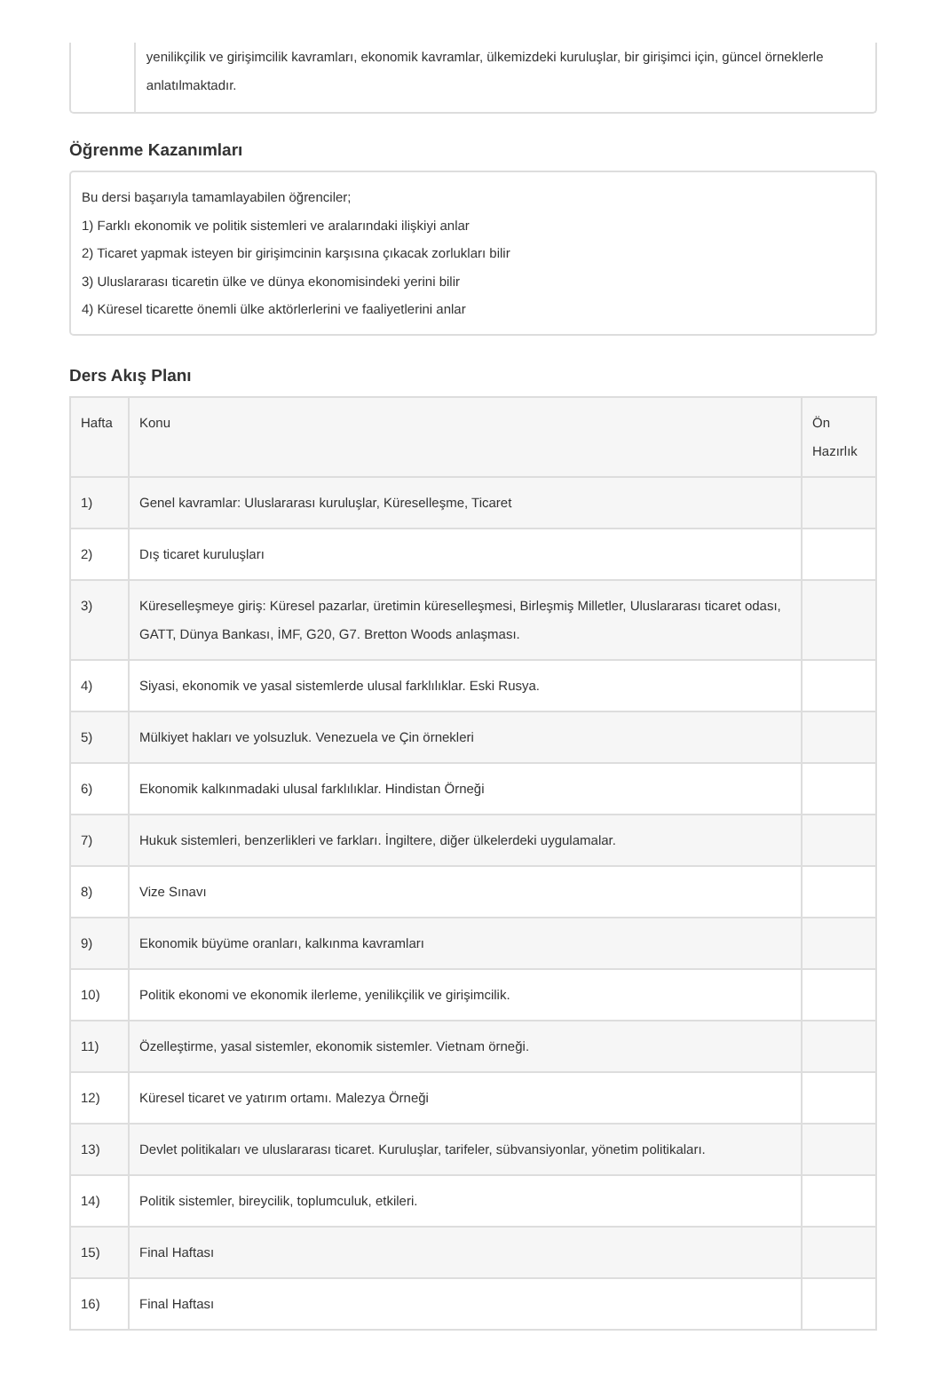yenilikçilik ve girişimcilik kavramları, ekonomik kavramlar, ülkemizdeki kuruluşlar, bir girişimci için, güncel örneklerle anlatılmaktadır.
Öğrenme Kazanımları
Bu dersi başarıyla tamamlayabilen öğrenciler;
1) Farklı ekonomik ve politik sistemleri ve aralarındaki ilişkiyi anlar
2) Ticaret yapmak isteyen bir girişimcinin karşısına çıkacak zorlukları bilir
3) Uluslararası ticaretin ülke ve dünya ekonomisindeki yerini bilir
4) Küresel ticarette önemli ülke aktörlerlerini ve faaliyetlerini anlar
Ders Akış Planı
| Hafta | Konu | Ön Hazırlık |
| --- | --- | --- |
| 1) | Genel kavramlar: Uluslararası kuruluşlar, Küreselleşme, Ticaret | |
| 2) | Dış ticaret kuruluşları | |
| 3) | Küreselleşmeye giriş: Küresel pazarlar, üretimin küreselleşmesi, Birleşmiş Milletler, Uluslararası ticaret odası, GATT, Dünya Bankası, İMF, G20, G7. Bretton Woods anlaşması. | |
| 4) | Siyasi, ekonomik ve yasal sistemlerde ulusal farklılıklar. Eski Rusya. | |
| 5) | Mülkiyet hakları ve yolsuzluk. Venezuela ve Çin örnekleri | |
| 6) | Ekonomik kalkınmadaki ulusal farklılıklar. Hindistan Örneği | |
| 7) | Hukuk sistemleri, benzerlikleri ve farkları. İngiltere, diğer ülkelerdeki uygulamalar. | |
| 8) | Vize Sınavı | |
| 9) | Ekonomik büyüme oranları, kalkınma kavramları | |
| 10) | Politik ekonomi ve ekonomik ilerleme, yenilikçilik ve girişimcilik. | |
| 11) | Özelleştirme, yasal sistemler, ekonomik sistemler. Vietnam örneği. | |
| 12) | Küresel ticaret ve yatırım ortamı. Malezya Örneği | |
| 13) | Devlet politikaları ve uluslararası ticaret. Kuruluşlar, tarifeler, sübvansiyonlar, yönetim politikaları. | |
| 14) | Politik sistemler, bireycilik, toplumculuk, etkileri. | |
| 15) | Final Haftası | |
| 16) | Final Haftası | |